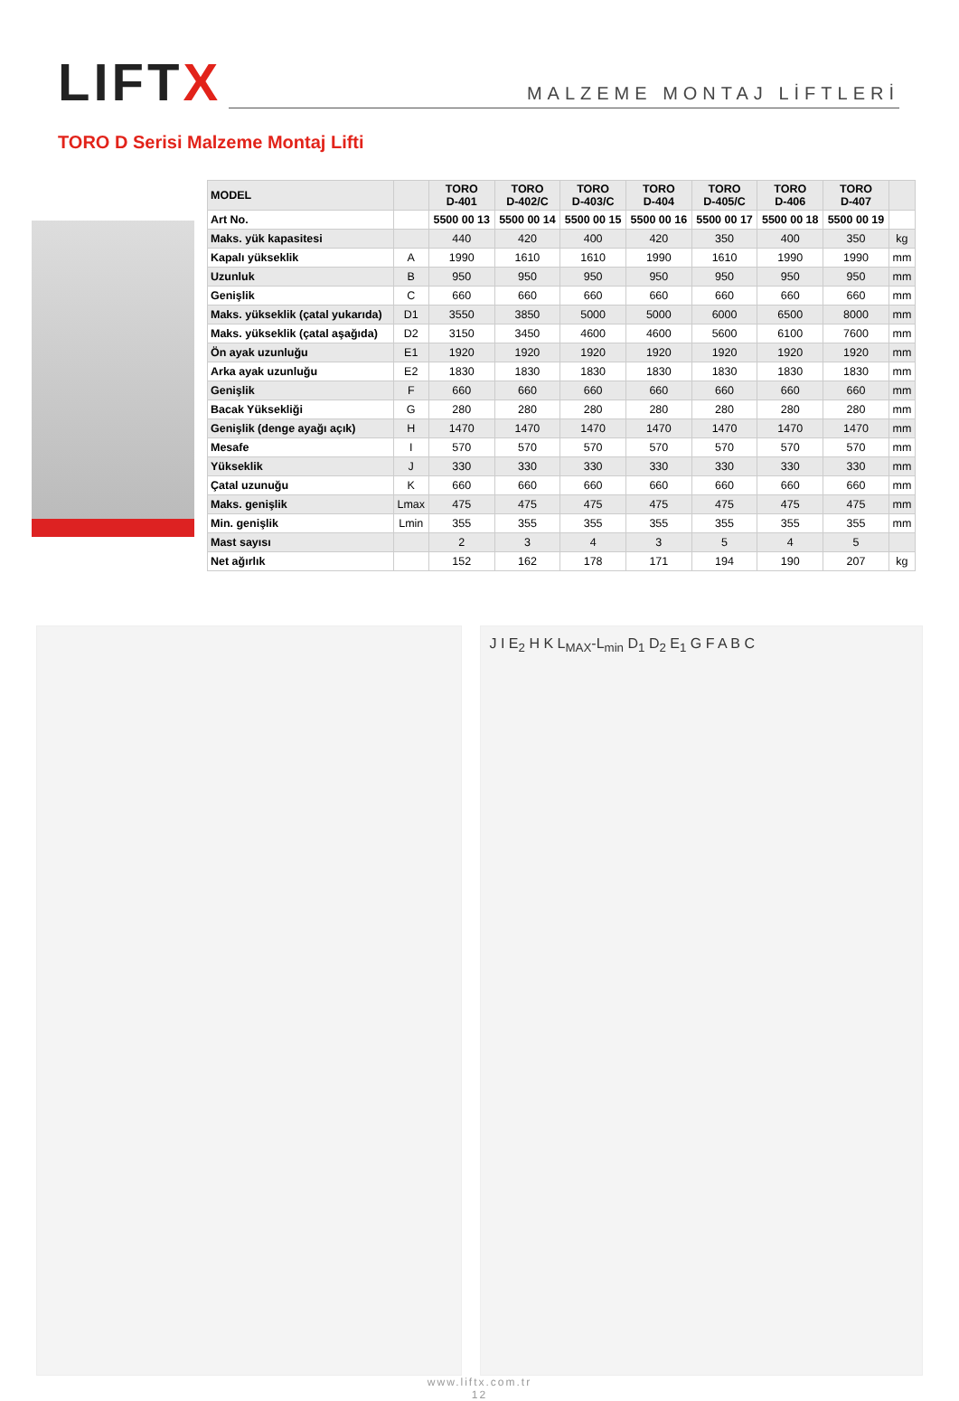LIFTX
MALZEME MONTAJ LİFTLERİ
TORO D Serisi Malzeme Montaj Lifti
| MODEL | | TORO D-401 | TORO D-402/C | TORO D-403/C | TORO D-404 | TORO D-405/C | TORO D-406 | TORO D-407 | |
| --- | --- | --- | --- | --- | --- | --- | --- | --- | --- |
| Art No. | | 5500 00 13 | 5500 00 14 | 5500 00 15 | 5500 00 16 | 5500 00 17 | 5500 00 18 | 5500 00 19 | |
| Maks. yük kapasitesi | | 440 | 420 | 400 | 420 | 350 | 400 | 350 | kg |
| Kapalı yükseklik | A | 1990 | 1610 | 1610 | 1990 | 1610 | 1990 | 1990 | mm |
| Uzunluk | B | 950 | 950 | 950 | 950 | 950 | 950 | 950 | mm |
| Genişlik | C | 660 | 660 | 660 | 660 | 660 | 660 | 660 | mm |
| Maks. yükseklik (çatal yukarıda) | D1 | 3550 | 3850 | 5000 | 5000 | 6000 | 6500 | 8000 | mm |
| Maks. yükseklik (çatal aşağıda) | D2 | 3150 | 3450 | 4600 | 4600 | 5600 | 6100 | 7600 | mm |
| Ön ayak uzunluğu | E1 | 1920 | 1920 | 1920 | 1920 | 1920 | 1920 | 1920 | mm |
| Arka ayak uzunluğu | E2 | 1830 | 1830 | 1830 | 1830 | 1830 | 1830 | 1830 | mm |
| Genişlik | F | 660 | 660 | 660 | 660 | 660 | 660 | 660 | mm |
| Bacak Yüksekliği | G | 280 | 280 | 280 | 280 | 280 | 280 | 280 | mm |
| Genişlik (denge ayağı açık) | H | 1470 | 1470 | 1470 | 1470 | 1470 | 1470 | 1470 | mm |
| Mesafe | I | 570 | 570 | 570 | 570 | 570 | 570 | 570 | mm |
| Yükseklik | J | 330 | 330 | 330 | 330 | 330 | 330 | 330 | mm |
| Çatal uzunuğu | K | 660 | 660 | 660 | 660 | 660 | 660 | 660 | mm |
| Maks. genişlik | Lmax | 475 | 475 | 475 | 475 | 475 | 475 | 475 | mm |
| Min. genişlik | Lmin | 355 | 355 | 355 | 355 | 355 | 355 | 355 | mm |
| Mast sayısı | | 2 | 3 | 4 | 3 | 5 | 4 | 5 | |
| Net ağırlık | | 152 | 162 | 178 | 171 | 194 | 190 | 207 | kg |
J I E<sub>2</sub> H K L<sub>MAX</sub>-L<sub>min</sub> D<sub>1</sub> D<sub>2</sub> E<sub>1</sub> G F A B C
www.liftx.com.tr
12